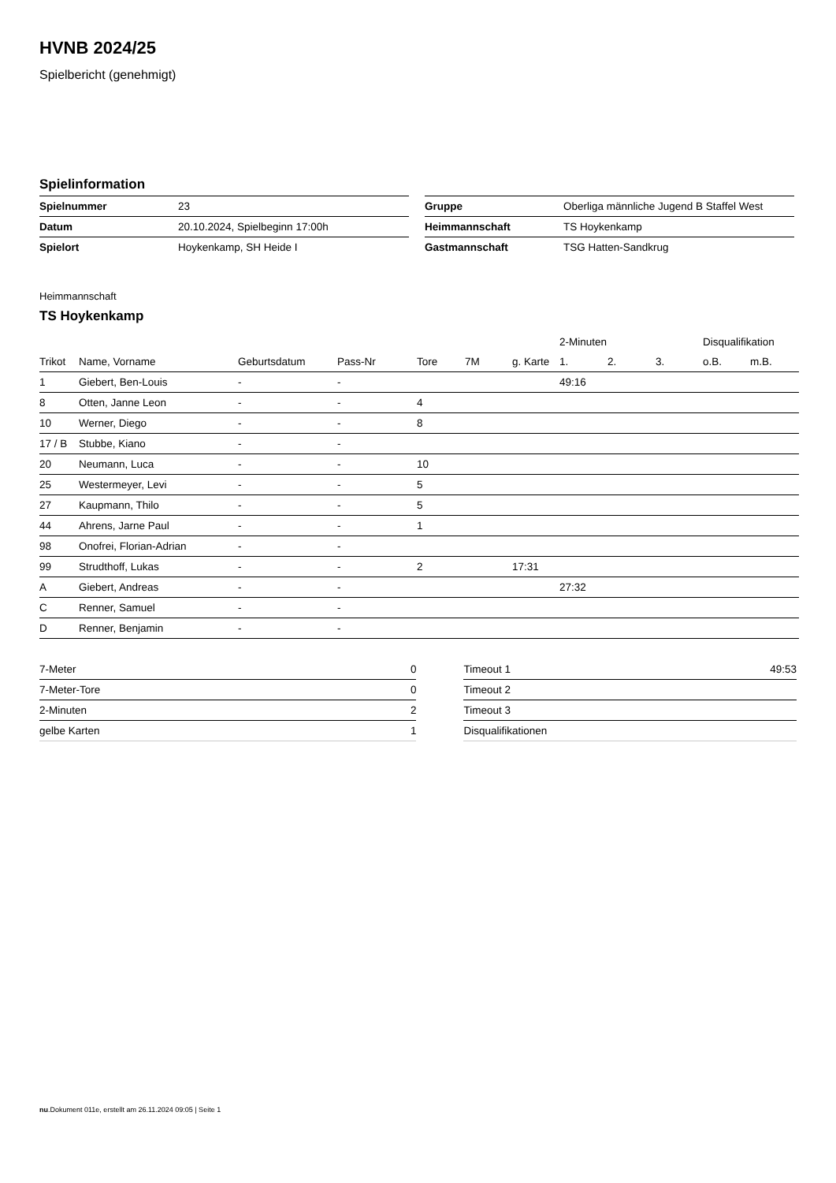HVNB 2024/25
Spielbericht (genehmigt)
Spielinformation
| Spielnummer | 23 |
| Datum | 20.10.2024, Spielbeginn 17:00h |
| Spielort | Hoykenkamp, SH Heide I |
| Gruppe | Oberliga männliche Jugend B Staffel West |
| Heimmannschaft | TS Hoykenkamp |
| Gastmannschaft | TSG Hatten-Sandkrug |
Heimmannschaft
TS Hoykenkamp
| | | | | | | | 2-Minuten | | | Disqualifikation | |
| --- | --- | --- | --- | --- | --- | --- | --- | --- | --- | --- | --- |
| Trikot | Name, Vorname | Geburtsdatum | Pass-Nr | Tore | 7M | g. Karte | 1. | 2. | 3. | o.B. | m.B. |
| 1 | Giebert, Ben-Louis | - | - | | | | 49:16 | | | | |
| 8 | Otten, Janne Leon | - | - | 4 | | | | | | | |
| 10 | Werner, Diego | - | - | 8 | | | | | | | |
| 17 / B | Stubbe, Kiano | - | - | | | | | | | | |
| 20 | Neumann, Luca | - | - | 10 | | | | | | | |
| 25 | Westermeyer, Levi | - | - | 5 | | | | | | | |
| 27 | Kaupmann, Thilo | - | - | 5 | | | | | | | |
| 44 | Ahrens, Jarne Paul | - | - | 1 | | | | | | | |
| 98 | Onofrei, Florian-Adrian | - | - | | | | | | | | |
| 99 | Strudthoff, Lukas | - | - | 2 | | 17:31 | | | | | |
| A | Giebert, Andreas | - | - | | | | 27:32 | | | | |
| C | Renner, Samuel | - | - | | | | | | | | |
| D | Renner, Benjamin | - | - | | | | | | | | |
| 7-Meter | 0 |
| 7-Meter-Tore | 0 |
| 2-Minuten | 2 |
| gelbe Karten | 1 |
| Timeout 1 | 49:53 |
| Timeout 2 | |
| Timeout 3 | |
| Disqualifikationen | |
nu.Dokument 011e, erstellt am 26.11.2024 09:05 | Seite 1